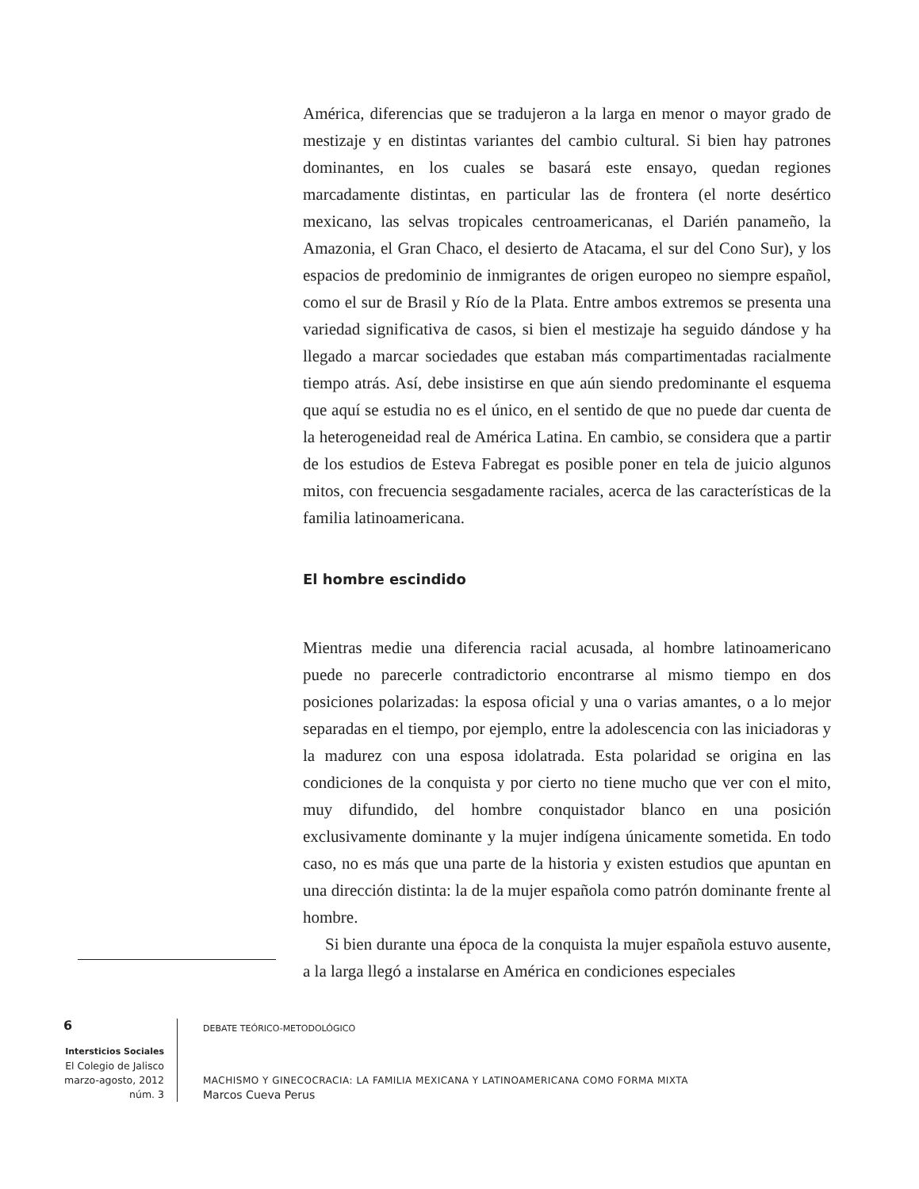América, diferencias que se tradujeron a la larga en menor o mayor grado de mestizaje y en distintas variantes del cambio cultural. Si bien hay patrones dominantes, en los cuales se basará este ensayo, quedan regiones marcadamente distintas, en particular las de frontera (el norte desértico mexicano, las selvas tropicales centroamericanas, el Darién panameño, la Amazonia, el Gran Chaco, el desierto de Atacama, el sur del Cono Sur), y los espacios de predominio de inmigrantes de origen europeo no siempre español, como el sur de Brasil y Río de la Plata. Entre ambos extremos se presenta una variedad significativa de casos, si bien el mestizaje ha seguido dándose y ha llegado a marcar sociedades que estaban más compartimentadas racialmente tiempo atrás. Así, debe insistirse en que aún siendo predominante el esquema que aquí se estudia no es el único, en el sentido de que no puede dar cuenta de la heterogeneidad real de América Latina. En cambio, se considera que a partir de los estudios de Esteva Fabregat es posible poner en tela de juicio algunos mitos, con frecuencia sesgadamente raciales, acerca de las características de la familia latinoamericana.
El hombre escindido
Mientras medie una diferencia racial acusada, al hombre latinoamericano puede no parecerle contradictorio encontrarse al mismo tiempo en dos posiciones polarizadas: la esposa oficial y una o varias amantes, o a lo mejor separadas en el tiempo, por ejemplo, entre la adolescencia con las iniciadoras y la madurez con una esposa idolatrada. Esta polaridad se origina en las condiciones de la conquista y por cierto no tiene mucho que ver con el mito, muy difundido, del hombre conquistador blanco en una posición exclusivamente dominante y la mujer indígena únicamente sometida. En todo caso, no es más que una parte de la historia y existen estudios que apuntan en una dirección distinta: la de la mujer española como patrón dominante frente al hombre.
Si bien durante una época de la conquista la mujer española estuvo ausente, a la larga llegó a instalarse en América en condiciones especiales
6
Intersticios Sociales
El Colegio de Jalisco
marzo-agosto, 2012
núm. 3
DEBATE TEÓRICO-METODOLÓGICO
MACHISMO Y GINECOCRACIA: LA FAMILIA MEXICANA Y LATINOAMERICANA COMO FORMA MIXTA
Marcos Cueva Perus